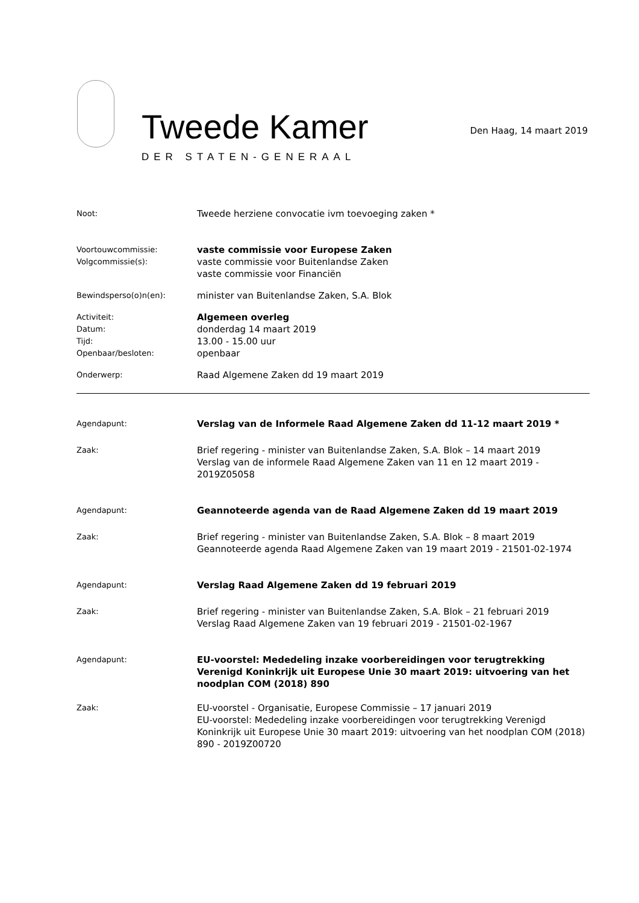Tweede Kamer
DER STATEN-GENERAAL
Den Haag, 14 maart 2019
Noot:
Tweede herziene convocatie ivm toevoeging zaken *
Voortouwcommissie:
Volgcommissie(s):
vaste commissie voor Europese Zaken
vaste commissie voor Buitenlandse Zaken
vaste commissie voor Financiën
Bewindsperso(o)n(en):
minister van Buitenlandse Zaken, S.A. Blok
Activiteit:
Datum:
Tijd:
Openbaar/besloten:
Algemeen overleg
donderdag 14 maart 2019
13.00 - 15.00 uur
openbaar
Onderwerp:
Raad Algemene Zaken dd 19 maart 2019
Agendapunt:
Verslag van de Informele Raad Algemene Zaken dd 11-12 maart 2019 *
Zaak:
Brief regering - minister van Buitenlandse Zaken, S.A. Blok – 14 maart 2019
Verslag van de informele Raad Algemene Zaken van 11 en 12 maart 2019 - 2019Z05058
Agendapunt:
Geannoteerde agenda van de Raad Algemene Zaken dd 19 maart 2019
Zaak:
Brief regering - minister van Buitenlandse Zaken, S.A. Blok – 8 maart 2019
Geannoteerde agenda Raad Algemene Zaken van 19 maart 2019 - 21501-02-1974
Agendapunt:
Verslag Raad Algemene Zaken dd 19 februari 2019
Zaak:
Brief regering - minister van Buitenlandse Zaken, S.A. Blok – 21 februari 2019
Verslag Raad Algemene Zaken van 19 februari 2019 - 21501-02-1967
Agendapunt:
EU-voorstel: Mededeling inzake voorbereidingen voor terugtrekking Verenigd Koninkrijk uit Europese Unie 30 maart 2019: uitvoering van het noodplan COM (2018) 890
Zaak:
EU-voorstel - Organisatie, Europese Commissie – 17 januari 2019
EU-voorstel: Mededeling inzake voorbereidingen voor terugtrekking Verenigd Koninkrijk uit Europese Unie 30 maart 2019: uitvoering van het noodplan COM (2018) 890 - 2019Z00720